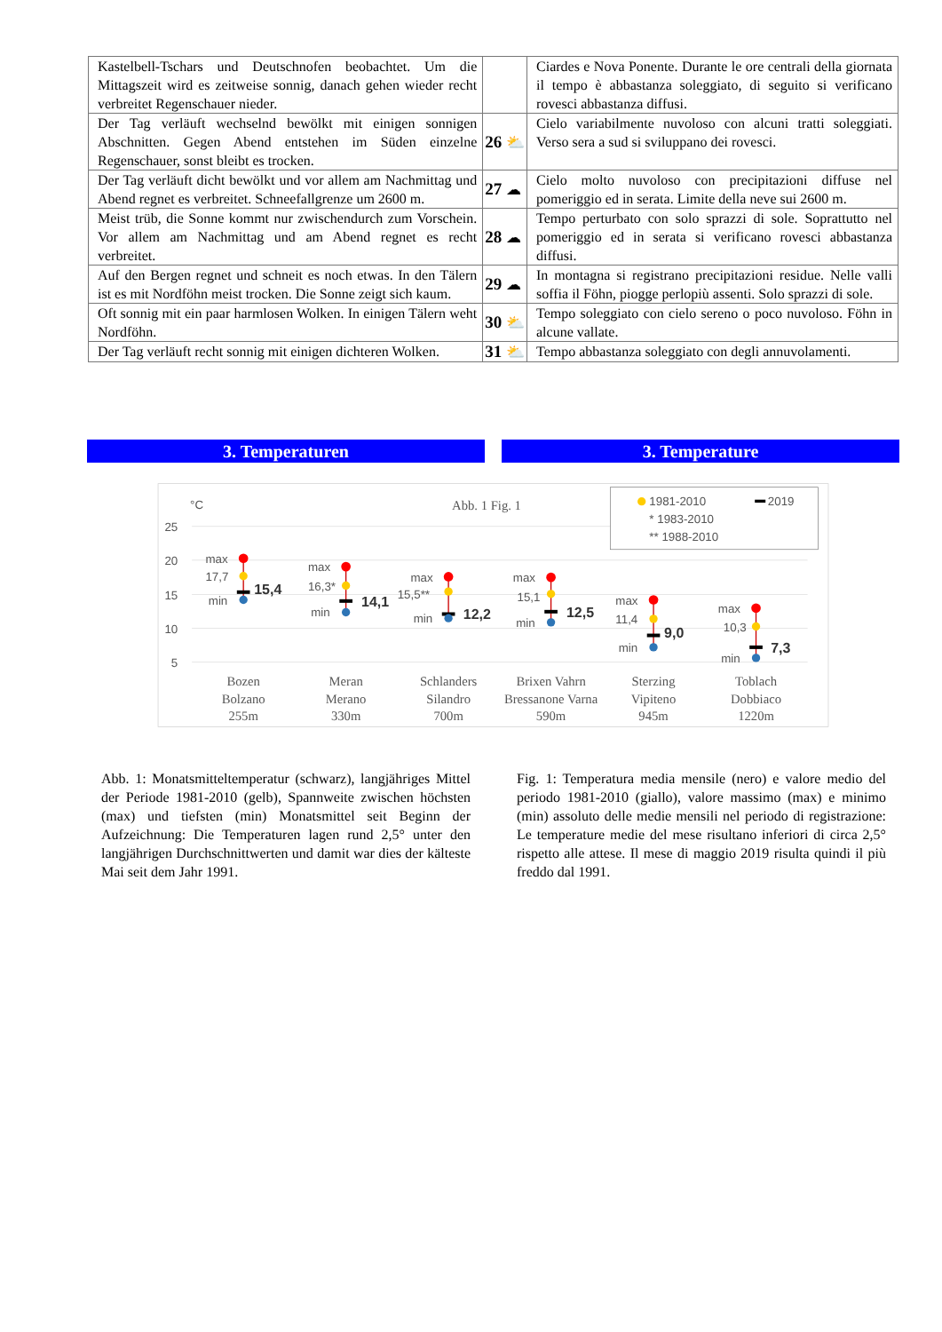| Kastelbell-Tschars und Deutschnofen beobachtet. Um die Mittagszeit wird es zeitweise sonnig, danach gehen wieder recht verbreitet Regenschauer nieder. | | Ciardes e Nova Ponente. Durante le ore centrali della giornata il tempo è abbastanza soleggiato, di seguito si verificano rovesci abbastanza diffusi. |
| Der Tag verläuft wechselnd bewölkt mit einigen sonnigen Abschnitten. Gegen Abend entstehen im Süden einzelne Regenschauer, sonst bleibt es trocken. | 26 ⛅ | Cielo variabilmente nuvoloso con alcuni tratti soleggiati. Verso sera a sud si sviluppano dei rovesci. |
| Der Tag verläuft dicht bewölkt und vor allem am Nachmittag und Abend regnet es verbreitet. Schneefallgrenze um 2600 m. | 27 ☁ | Cielo molto nuvoloso con precipitazioni diffuse nel pomeriggio ed in serata. Limite della neve sui 2600 m. |
| Meist trüb, die Sonne kommt nur zwischendurch zum Vorschein. Vor allem am Nachmittag und am Abend regnet es recht verbreitet. | 28 ☁ | Tempo perturbato con solo sprazzi di sole. Soprattutto nel pomeriggio ed in serata si verificano rovesci abbastanza diffusi. |
| Auf den Bergen regnet und schneit es noch etwas. In den Tälern ist es mit Nordföhn meist trocken. Die Sonne zeigt sich kaum. | 29 ☁ | In montagna si registrano precipitazioni residue. Nelle valli soffia il Föhn, piogge perlopiù assenti. Solo sprazzi di sole. |
| Oft sonnig mit ein paar harmlosen Wolken. In einigen Tälern weht Nordföhn. | 30 ⛅ | Tempo soleggiato con cielo sereno o poco nuvoloso. Föhn in alcune vallate. |
| Der Tag verläuft recht sonnig mit einigen dichteren Wolken. | 31 ⛅ | Tempo abbastanza soleggiato con degli annuvolamenti. |
3. Temperaturen 3. Temperature
°C
Abb. 1 Fig. 1
1981-2010
2019
* 1983-2010
** 1988-2010
25
20
15
10
5
max
17,7
min
15,4
max
16,3*
min
14,1
max
15,5**
min
12,2
max
15,1
min
12,5
max
11,4
min
9,0
max
10,3
min
7,3
Bozen
Bolzano
255m
Meran
Merano
330m
Schlanders
Silandro
700m
Brixen Vahrn
Bressanone Varna
590m
Sterzing
Vipiteno
945m
Toblach
Dobbiaco
1220m
Abb. 1: Monatsmitteltemperatur (schwarz), langjähriges Mittel der Periode 1981-2010 (gelb), Spannweite zwischen höchsten (max) und tiefsten (min) Monatsmittel seit Beginn der Aufzeichnung: Die Temperaturen lagen rund 2,5° unter den langjährigen Durchschnittwerten und damit war dies der kälteste Mai seit dem Jahr 1991.
Fig. 1: Temperatura media mensile (nero) e valore medio del periodo 1981-2010 (giallo), valore massimo (max) e minimo (min) assoluto delle medie mensili nel periodo di registrazione: Le temperature medie del mese risultano inferiori di circa 2,5° rispetto alle attese. Il mese di maggio 2019 risulta quindi il più freddo dal 1991.